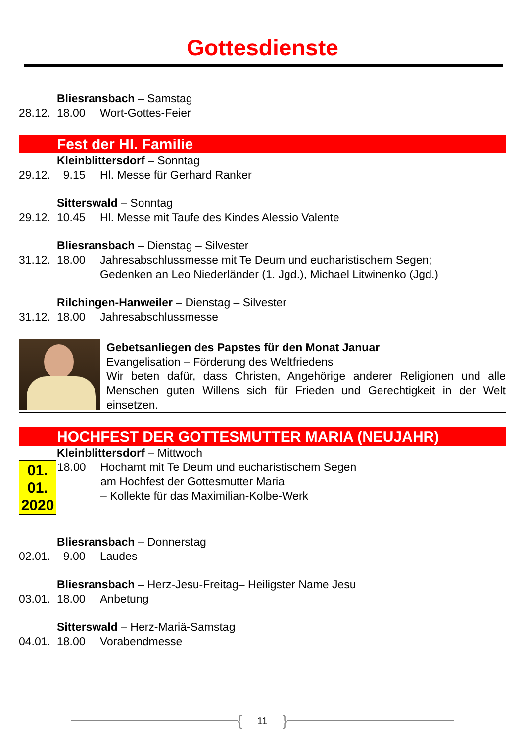Gottesdienste
Bliesransbach – Samstag
28.12. 18.00 Wort-Gottes-Feier
Fest der Hl. Familie
Kleinblittersdorf – Sonntag
29.12. 9.15 Hl. Messe für Gerhard Ranker
Sitterswald – Sonntag
29.12. 10.45 Hl. Messe mit Taufe des Kindes Alessio Valente
Bliesransbach – Dienstag – Silvester
31.12. 18.00 Jahresabschlussmesse mit Te Deum und eucharistischem Segen;
Gedenken an Leo Niederländer (1. Jgd.), Michael Litwinenko (Jgd.)
Rilchingen-Hanweiler – Dienstag – Silvester
31.12. 18.00 Jahresabschlussmesse
Gebetsanliegen des Papstes für den Monat Januar
Evangelisation – Förderung des Weltfriedens
Wir beten dafür, dass Christen, Angehörige anderer Religionen und alle Menschen guten Willens sich für Frieden und Gerechtigkeit in der Welt einsetzen.
HOCHFEST DER GOTTESMUTTER MARIA (NEUJAHR)
Kleinblittersdorf – Mittwoch
01.
01.
2020
18.00 Hochamt mit Te Deum und eucharistischem Segen
am Hochfest der Gottesmutter Maria
– Kollekte für das Maximilian-Kolbe-Werk
Bliesransbach – Donnerstag
02.01. 9.00 Laudes
Bliesransbach – Herz-Jesu-Freitag– Heiligster Name Jesu
03.01. 18.00 Anbetung
Sitterswald – Herz-Mariä-Samstag
04.01. 18.00 Vorabendmesse
{ 11 }